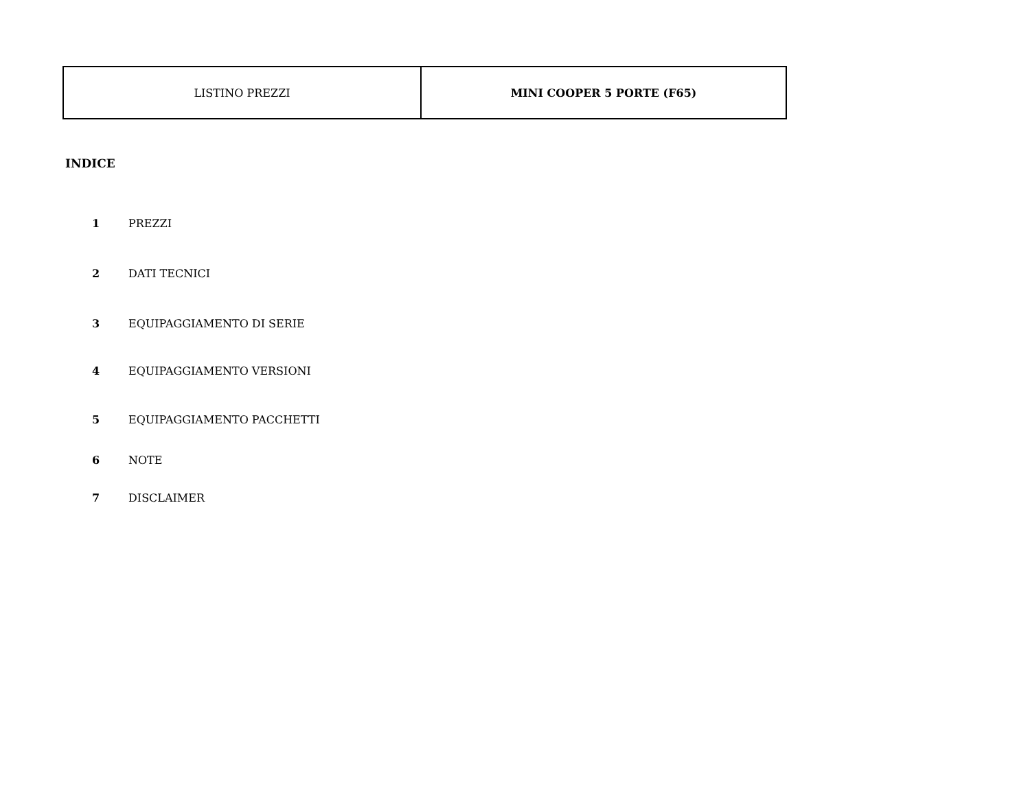| LISTINO PREZZI | MINI COOPER 5 PORTE (F65) |
INDICE
1 PREZZI
2 DATI TECNICI
3 EQUIPAGGIAMENTO DI SERIE
4 EQUIPAGGIAMENTO VERSIONI
5 EQUIPAGGIAMENTO PACCHETTI
6 NOTE
7 DISCLAIMER